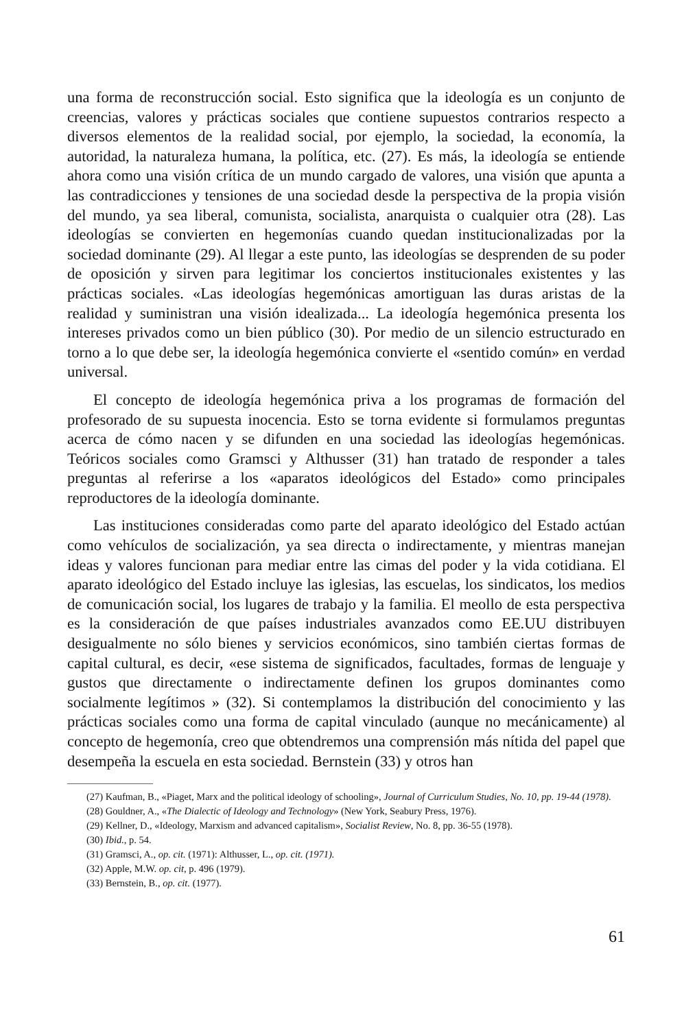una forma de reconstrucción social. Esto significa que la ideología es un conjunto de creencias, valores y prácticas sociales que contiene supuestos contrarios respecto a diversos elementos de la realidad social, por ejemplo, la sociedad, la economía, la autoridad, la naturaleza humana, la política, etc. (27). Es más, la ideología se entiende ahora como una visión crítica de un mundo cargado de valores, una visión que apunta a las contradicciones y tensiones de una sociedad desde la perspectiva de la propia visión del mundo, ya sea liberal, comunista, socialista, anarquista o cualquier otra (28). Las ideologías se convierten en hegemonías cuando quedan institucionalizadas por la sociedad dominante (29). Al llegar a este punto, las ideologías se desprenden de su poder de oposición y sirven para legitimar los conciertos institucionales existentes y las prácticas sociales. «Las ideologías hegemónicas amortiguan las duras aristas de la realidad y suministran una visión idealizada... La ideología hegemónica presenta los intereses privados como un bien público (30). Por medio de un silencio estructurado en torno a lo que debe ser, la ideología hegemónica convierte el «sentido común» en verdad universal.
El concepto de ideología hegemónica priva a los programas de formación del profesorado de su supuesta inocencia. Esto se torna evidente si formulamos preguntas acerca de cómo nacen y se difunden en una sociedad las ideologías hegemónicas. Teóricos sociales como Gramsci y Althusser (31) han tratado de responder a tales preguntas al referirse a los «aparatos ideológicos del Estado» como principales reproductores de la ideología dominante.
Las instituciones consideradas como parte del aparato ideológico del Estado actúan como vehículos de socialización, ya sea directa o indirectamente, y mientras manejan ideas y valores funcionan para mediar entre las cimas del poder y la vida cotidiana. El aparato ideológico del Estado incluye las iglesias, las escuelas, los sindicatos, los medios de comunicación social, los lugares de trabajo y la familia. El meollo de esta perspectiva es la consideración de que países industriales avanzados como EE.UU distribuyen desigualmente no sólo bienes y servicios económicos, sino también ciertas formas de capital cultural, es decir, «ese sistema de significados, facultades, formas de lenguaje y gustos que directamente o indirectamente definen los grupos dominantes como socialmente legítimos » (32). Si contemplamos la distribución del conocimiento y las prácticas sociales como una forma de capital vinculado (aunque no mecánicamente) al concepto de hegemonía, creo que obtendremos una comprensión más nítida del papel que desempeña la escuela en esta sociedad. Bernstein (33) y otros han
(27) Kaufman, B., «Piaget, Marx and the political ideology of schooling», Journal of Curriculum Studies, No. 10, pp. 19-44 (1978).
(28) Gouldner, A., «The Dialectic of Ideology and Technology» (New York, Seabury Press, 1976).
(29) Kellner, D., «Ideology, Marxism and advanced capitalism», Socialist Review, No. 8, pp. 36-55 (1978).
(30) Ibid., p. 54.
(31) Gramsci, A., op. cit. (1971): Althusser, L., op. cit. (1971).
(32) Apple, M.W. op. cit, p. 496 (1979).
(33) Bernstein, B., op. cit. (1977).
61